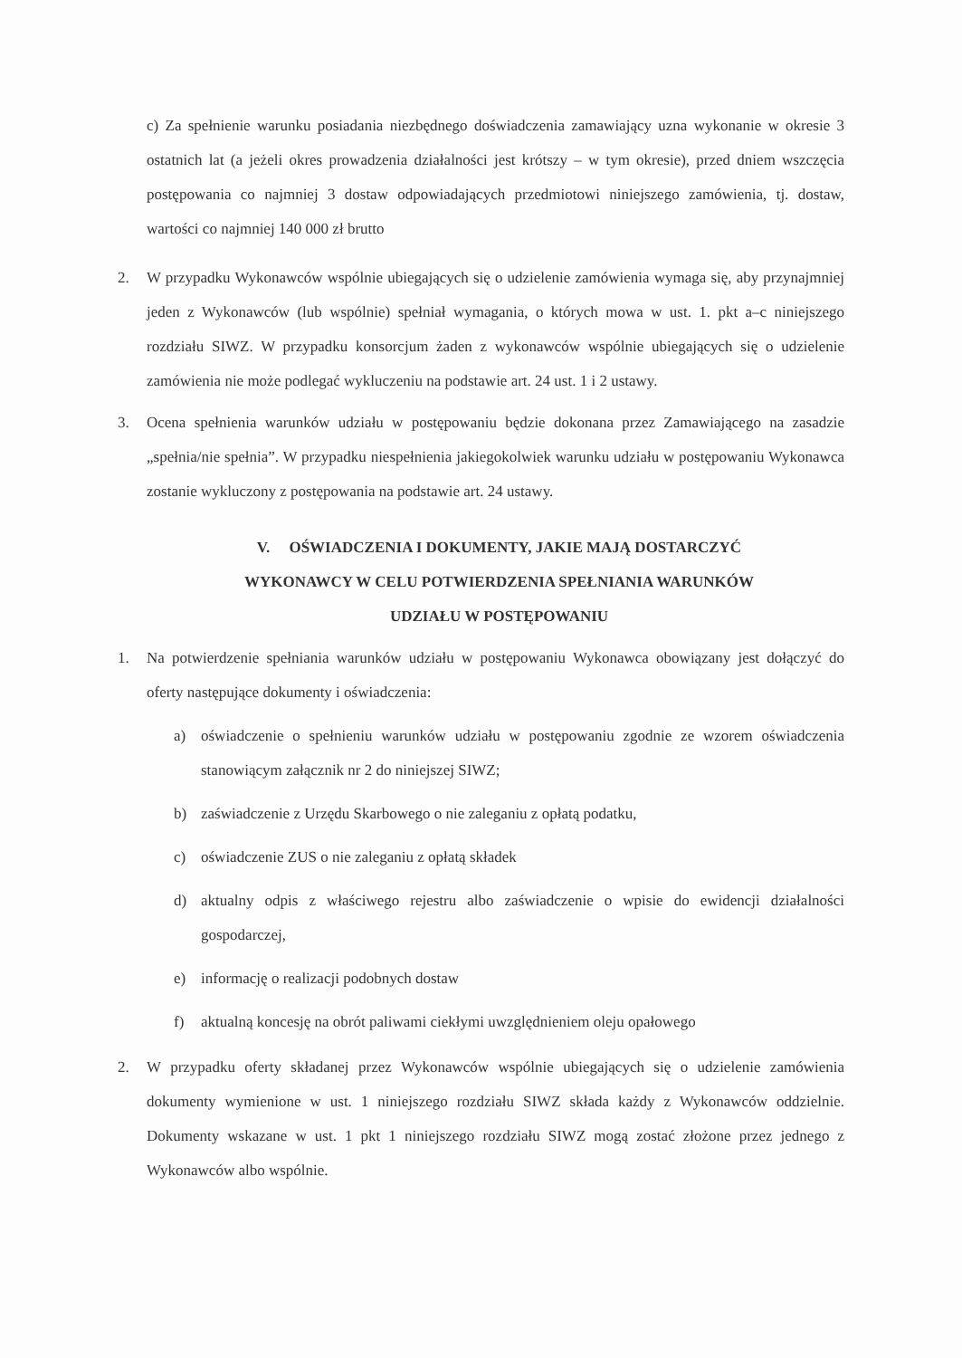c) Za spełnienie warunku posiadania niezbędnego doświadczenia zamawiający uzna wykonanie w okresie 3 ostatnich lat (a jeżeli okres prowadzenia działalności jest krótszy – w tym okresie), przed dniem wszczęcia postępowania co najmniej 3 dostaw odpowiadających przedmiotowi niniejszego zamówienia, tj. dostaw, wartości co najmniej 140 000 zł brutto
2. W przypadku Wykonawców wspólnie ubiegających się o udzielenie zamówienia wymaga się, aby przynajmniej jeden z Wykonawców (lub wspólnie) spełniał wymagania, o których mowa w ust. 1. pkt a–c niniejszego rozdziału SIWZ. W przypadku konsorcjum żaden z wykonawców wspólnie ubiegających się o udzielenie zamówienia nie może podlegać wykluczeniu na podstawie art. 24 ust. 1 i 2 ustawy.
3. Ocena spełnienia warunków udziału w postępowaniu będzie dokonana przez Zamawiającego na zasadzie „spełnia/nie spełnia”. W przypadku niespełnienia jakiegokolwiek warunku udziału w postępowaniu Wykonawca zostanie wykluczony z postępowania na podstawie art. 24 ustawy.
V. OŚWIADCZENIA I DOKUMENTY, JAKIE MAJĄ DOSTARCZYĆ
WYKONAWCY W CELU POTWIERDZENIA SPEŁNIANIA WARUNKÓW
UDZIAŁU W POSTĘPOWANIU
1. Na potwierdzenie spełniania warunków udziału w postępowaniu Wykonawca obowiązany jest dołączyć do oferty następujące dokumenty i oświadczenia:
a) oświadczenie o spełnieniu warunków udziału w postępowaniu zgodnie ze wzorem oświadczenia stanowiącym załącznik nr 2 do niniejszej SIWZ;
b) zaświadczenie z Urzędu Skarbowego o nie zaleganiu z opłatą podatku,
c) oświadczenie ZUS o nie zaleganiu z opłatą składek
d) aktualny odpis z właściwego rejestru albo zaświadczenie o wpisie do ewidencji działalności gospodarczej,
e) informację o realizacji podobnych dostaw
f) aktualną koncesję na obrót paliwami ciekłymi uwzględnieniem oleju opałowego
2. W przypadku oferty składanej przez Wykonawców wspólnie ubiegających się o udzielenie zamówienia dokumenty wymienione w ust. 1 niniejszego rozdziału SIWZ składa każdy z Wykonawców oddzielnie. Dokumenty wskazane w ust. 1 pkt 1 niniejszego rozdziału SIWZ mogą zostać złożone przez jednego z Wykonawców albo wspólnie.